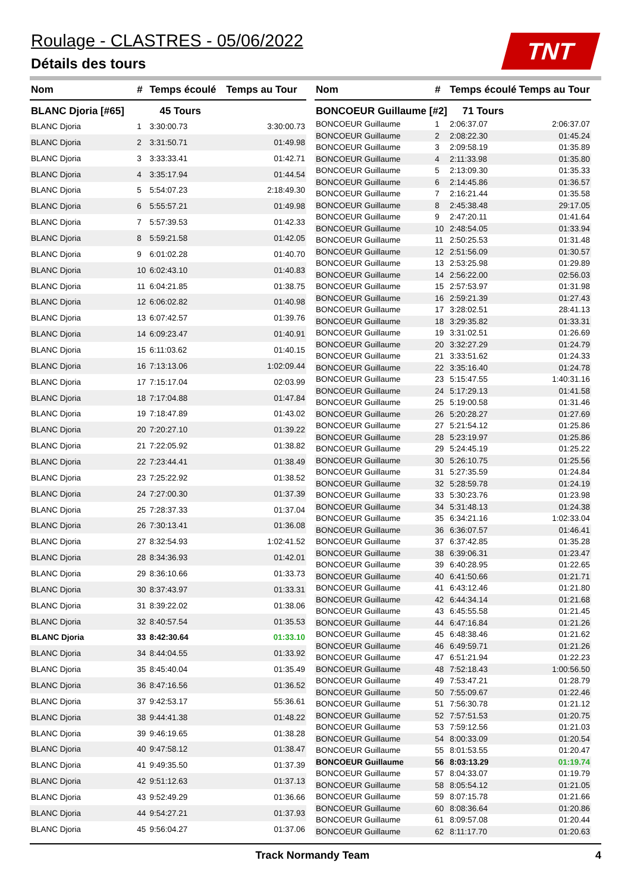Roulage - CLASTRES - 05/06/2022
Détails des tours
TNT
| Nom | # | Temps écoulé | Temps au Tour |
| --- | --- | --- | --- |
| BLANC Djoria [#65] | 45 Tours | | |
| BLANC Djoria | 1 | 3:30:00.73 | 3:30:00.73 |
| BLANC Djoria | 2 | 3:31:50.71 | 01:49.98 |
| BLANC Djoria | 3 | 3:33:33.41 | 01:42.71 |
| BLANC Djoria | 4 | 3:35:17.94 | 01:44.54 |
| BLANC Djoria | 5 | 5:54:07.23 | 2:18:49.30 |
| BLANC Djoria | 6 | 5:55:57.21 | 01:49.98 |
| BLANC Djoria | 7 | 5:57:39.53 | 01:42.33 |
| BLANC Djoria | 8 | 5:59:21.58 | 01:42.05 |
| BLANC Djoria | 9 | 6:01:02.28 | 01:40.70 |
| BLANC Djoria | 10 | 6:02:43.10 | 01:40.83 |
| BLANC Djoria | 11 | 6:04:21.85 | 01:38.75 |
| BLANC Djoria | 12 | 6:06:02.82 | 01:40.98 |
| BLANC Djoria | 13 | 6:07:42.57 | 01:39.76 |
| BLANC Djoria | 14 | 6:09:23.47 | 01:40.91 |
| BLANC Djoria | 15 | 6:11:03.62 | 01:40.15 |
| BLANC Djoria | 16 | 7:13:13.06 | 1:02:09.44 |
| BLANC Djoria | 17 | 7:15:17.04 | 02:03.99 |
| BLANC Djoria | 18 | 7:17:04.88 | 01:47.84 |
| BLANC Djoria | 19 | 7:18:47.89 | 01:43.02 |
| BLANC Djoria | 20 | 7:20:27.10 | 01:39.22 |
| BLANC Djoria | 21 | 7:22:05.92 | 01:38.82 |
| BLANC Djoria | 22 | 7:23:44.41 | 01:38.49 |
| BLANC Djoria | 23 | 7:25:22.92 | 01:38.52 |
| BLANC Djoria | 24 | 7:27:00.30 | 01:37.39 |
| BLANC Djoria | 25 | 7:28:37.33 | 01:37.04 |
| BLANC Djoria | 26 | 7:30:13.41 | 01:36.08 |
| BLANC Djoria | 27 | 8:32:54.93 | 1:02:41.52 |
| BLANC Djoria | 28 | 8:34:36.93 | 01:42.01 |
| BLANC Djoria | 29 | 8:36:10.66 | 01:33.73 |
| BLANC Djoria | 30 | 8:37:43.97 | 01:33.31 |
| BLANC Djoria | 31 | 8:39:22.02 | 01:38.06 |
| BLANC Djoria | 32 | 8:40:57.54 | 01:35.53 |
| BLANC Djoria | 33 | 8:42:30.64 | 01:33.10 |
| BLANC Djoria | 34 | 8:44:04.55 | 01:33.92 |
| BLANC Djoria | 35 | 8:45:40.04 | 01:35.49 |
| BLANC Djoria | 36 | 8:47:16.56 | 01:36.52 |
| BLANC Djoria | 37 | 9:42:53.17 | 55:36.61 |
| BLANC Djoria | 38 | 9:44:41.38 | 01:48.22 |
| BLANC Djoria | 39 | 9:46:19.65 | 01:38.28 |
| BLANC Djoria | 40 | 9:47:58.12 | 01:38.47 |
| BLANC Djoria | 41 | 9:49:35.50 | 01:37.39 |
| BLANC Djoria | 42 | 9:51:12.63 | 01:37.13 |
| BLANC Djoria | 43 | 9:52:49.29 | 01:36.66 |
| BLANC Djoria | 44 | 9:54:27.21 | 01:37.93 |
| BLANC Djoria | 45 | 9:56:04.27 | 01:37.06 |
| Nom | # | Temps écoulé | Temps au Tour |
| --- | --- | --- | --- |
| BONCOEUR Guillaume [#2] | | 71 Tours | |
| BONCOEUR Guillaume | 1 | 2:06:37.07 | 2:06:37.07 |
| BONCOEUR Guillaume | 2 | 2:08:22.30 | 01:45.24 |
| BONCOEUR Guillaume | 3 | 2:09:58.19 | 01:35.89 |
| BONCOEUR Guillaume | 4 | 2:11:33.98 | 01:35.80 |
| BONCOEUR Guillaume | 5 | 2:13:09.30 | 01:35.33 |
| BONCOEUR Guillaume | 6 | 2:14:45.86 | 01:36.57 |
| BONCOEUR Guillaume | 7 | 2:16:21.44 | 01:35.58 |
| BONCOEUR Guillaume | 8 | 2:45:38.48 | 29:17.05 |
| BONCOEUR Guillaume | 9 | 2:47:20.11 | 01:41.64 |
| BONCOEUR Guillaume | 10 | 2:48:54.05 | 01:33.94 |
| BONCOEUR Guillaume | 11 | 2:50:25.53 | 01:31.48 |
| BONCOEUR Guillaume | 12 | 2:51:56.09 | 01:30.57 |
| BONCOEUR Guillaume | 13 | 2:53:25.98 | 01:29.89 |
| BONCOEUR Guillaume | 14 | 2:56:22.00 | 02:56.03 |
| BONCOEUR Guillaume | 15 | 2:57:53.97 | 01:31.98 |
| BONCOEUR Guillaume | 16 | 2:59:21.39 | 01:27.43 |
| BONCOEUR Guillaume | 17 | 3:28:02.51 | 28:41.13 |
| BONCOEUR Guillaume | 18 | 3:29:35.82 | 01:33.31 |
| BONCOEUR Guillaume | 19 | 3:31:02.51 | 01:26.69 |
| BONCOEUR Guillaume | 20 | 3:32:27.29 | 01:24.79 |
| BONCOEUR Guillaume | 21 | 3:33:51.62 | 01:24.33 |
| BONCOEUR Guillaume | 22 | 3:35:16.40 | 01:24.78 |
| BONCOEUR Guillaume | 23 | 5:15:47.55 | 1:40:31.16 |
| BONCOEUR Guillaume | 24 | 5:17:29.13 | 01:41.58 |
| BONCOEUR Guillaume | 25 | 5:19:00.58 | 01:31.46 |
| BONCOEUR Guillaume | 26 | 5:20:28.27 | 01:27.69 |
| BONCOEUR Guillaume | 27 | 5:21:54.12 | 01:25.86 |
| BONCOEUR Guillaume | 28 | 5:23:19.97 | 01:25.86 |
| BONCOEUR Guillaume | 29 | 5:24:45.19 | 01:25.22 |
| BONCOEUR Guillaume | 30 | 5:26:10.75 | 01:25.56 |
| BONCOEUR Guillaume | 31 | 5:27:35.59 | 01:24.84 |
| BONCOEUR Guillaume | 32 | 5:28:59.78 | 01:24.19 |
| BONCOEUR Guillaume | 33 | 5:30:23.76 | 01:23.98 |
| BONCOEUR Guillaume | 34 | 5:31:48.13 | 01:24.38 |
| BONCOEUR Guillaume | 35 | 6:34:21.16 | 1:02:33.04 |
| BONCOEUR Guillaume | 36 | 6:36:07.57 | 01:46.41 |
| BONCOEUR Guillaume | 37 | 6:37:42.85 | 01:35.28 |
| BONCOEUR Guillaume | 38 | 6:39:06.31 | 01:23.47 |
| BONCOEUR Guillaume | 39 | 6:40:28.95 | 01:22.65 |
| BONCOEUR Guillaume | 40 | 6:41:50.66 | 01:21.71 |
| BONCOEUR Guillaume | 41 | 6:43:12.46 | 01:21.80 |
| BONCOEUR Guillaume | 42 | 6:44:34.14 | 01:21.68 |
| BONCOEUR Guillaume | 43 | 6:45:55.58 | 01:21.45 |
| BONCOEUR Guillaume | 44 | 6:47:16.84 | 01:21.26 |
| BONCOEUR Guillaume | 45 | 6:48:38.46 | 01:21.62 |
| BONCOEUR Guillaume | 46 | 6:49:59.71 | 01:21.26 |
| BONCOEUR Guillaume | 47 | 6:51:21.94 | 01:22.23 |
| BONCOEUR Guillaume | 48 | 7:52:18.43 | 1:00:56.50 |
| BONCOEUR Guillaume | 49 | 7:53:47.21 | 01:28.79 |
| BONCOEUR Guillaume | 50 | 7:55:09.67 | 01:22.46 |
| BONCOEUR Guillaume | 51 | 7:56:30.78 | 01:21.12 |
| BONCOEUR Guillaume | 52 | 7:57:51.53 | 01:20.75 |
| BONCOEUR Guillaume | 53 | 7:59:12.56 | 01:21.03 |
| BONCOEUR Guillaume | 54 | 8:00:33.09 | 01:20.54 |
| BONCOEUR Guillaume | 55 | 8:01:53.55 | 01:20.47 |
| BONCOEUR Guillaume | 56 | 8:03:13.29 | 01:19.74 |
| BONCOEUR Guillaume | 57 | 8:04:33.07 | 01:19.79 |
| BONCOEUR Guillaume | 58 | 8:05:54.12 | 01:21.05 |
| BONCOEUR Guillaume | 59 | 8:07:15.78 | 01:21.66 |
| BONCOEUR Guillaume | 60 | 8:08:36.64 | 01:20.86 |
| BONCOEUR Guillaume | 61 | 8:09:57.08 | 01:20.44 |
| BONCOEUR Guillaume | 62 | 8:11:17.70 | 01:20.63 |
Track Normandy Team 4